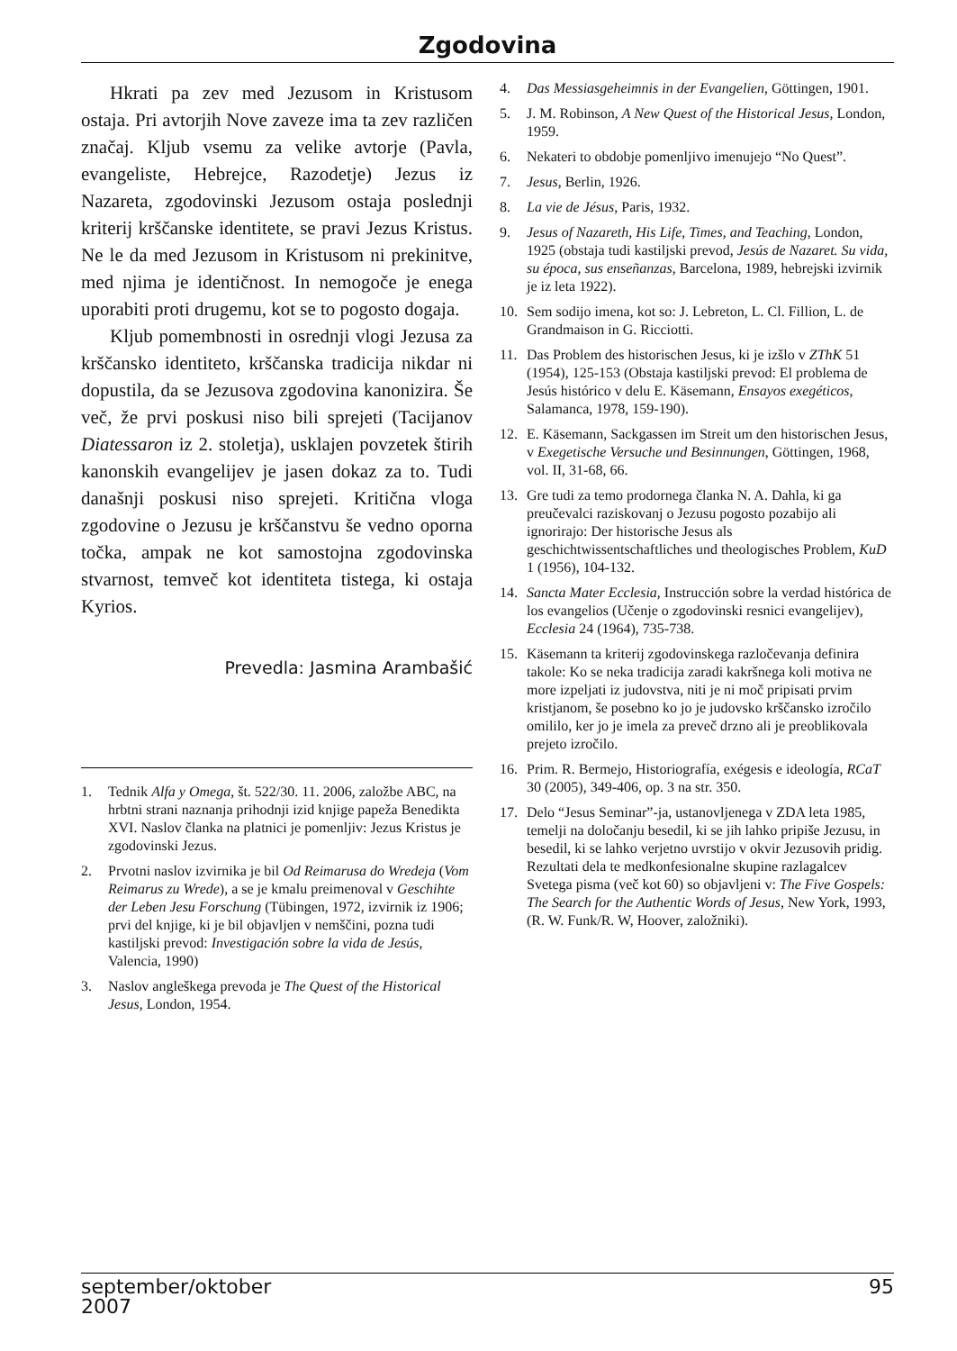Zgodovina
Hkrati pa zev med Jezusom in Kristusom ostaja. Pri avtorjih Nove zaveze ima ta zev različen značaj. Kljub vsemu za velike avtorje (Pavla, evangeliste, Hebrejce, Razodetje) Jezus iz Nazareta, zgodovinski Jezusom ostaja poslednji kriterij krščanske identitete, se pravi Jezus Kristus. Ne le da med Jezusom in Kristusom ni prekinitve, med njima je identičnost. In nemogoče je enega uporabiti proti drugemu, kot se to pogosto dogaja.
Kljub pomembnosti in osrednji vlogi Jezusa za krščansko identiteto, krščanska tradicija nikdar ni dopustila, da se Jezusova zgodovina kanonizira. Še več, že prvi poskusi niso bili sprejeti (Tacijanov Diatessaron iz 2. stoletja), usklajen povzetek štirih kanonskih evangelijev je jasen dokaz za to. Tudi današnji poskusi niso sprejeti. Kritična vloga zgodovine o Jezusu je krščanstvu še vedno oporna točka, ampak ne kot samostojna zgodovinska stvarnost, temveč kot identiteta tistega, ki ostaja Kyrios.
Prevedla: Jasmina Arambašić
1. Tednik Alfa y Omega, št. 522/30. 11. 2006, založbe ABC, na hrbtni strani naznanja prihodnji izid knjige papeža Benedikta XVI. Naslov članka na platnici je pomenljiv: Jezus Kristus je zgodovinski Jezus.
2. Prvotni naslov izvirnika je bil Od Reimarusa do Wredeja (Vom Reimarus zu Wrede), a se je kmalu preimenoval v Geschihte der Leben Jesu Forschung (Tübingen, 1972, izvirnik iz 1906; prvi del knjige, ki je bil objavljen v nemščini, pozna tudi kastiljski prevod: Investigación sobre la vida de Jesús, Valencia, 1990)
3. Naslov angleškega prevoda je The Quest of the Historical Jesus, London, 1954.
4. Das Messiasgeheimnis in der Evangelien, Göttingen, 1901.
5. J. M. Robinson, A New Quest of the Historical Jesus, London, 1959.
6. Nekateri to obdobje pomenljivo imenujejo “No Quest”.
7. Jesus, Berlin, 1926.
8. La vie de Jésus, Paris, 1932.
9. Jesus of Nazareth, His Life, Times, and Teaching, London, 1925 (obstaja tudi kastiljski prevod, Jesús de Nazaret. Su vida, su época, sus enseñanzas, Barcelona, 1989, hebrejski izvirnik je iz leta 1922).
10. Sem sodijo imena, kot so: J. Lebreton, L. Cl. Fillion, L. de Grandmaison in G. Ricciotti.
11. Das Problem des historischen Jesus, ki je izšlo v ZThK 51 (1954), 125-153 (Obstaja kastiljski prevod: El problema de Jesús histórico v delu E. Käsemann, Ensayos exegéticos, Salamanca, 1978, 159-190).
12. E. Käsemann, Sackgassen im Streit um den historischen Jesus, v Exegetische Versuche und Besinnungen, Göttingen, 1968, vol. II, 31-68, 66.
13. Gre tudi za temo prodornega članka N. A. Dahla, ki ga preučevalci raziskovanj o Jezusu pogosto pozabijo ali ignorirajo: Der historische Jesus als geschichtwissentschaftliches und theologisches Problem, KuD 1 (1956), 104-132.
14. Sancta Mater Ecclesia, Instrucción sobre la verdad histórica de los evangelios (Učenje o zgodovinski resnici evangelijev), Ecclesia 24 (1964), 735-738.
15. Käsemann ta kriterij zgodovinskega razločevanja definira takole: Ko se neka tradicija zaradi kakršnega koli motiva ne more izpeljati iz judovstva, niti je ni moč pripisati prvim kristjanom, še posebno ko jo je judovsko krščansko izročilo omililo, ker jo je imela za preveč drzno ali je preoblikovala prejeto izročilo.
16. Prim. R. Bermejo, Historiografía, exégesis e ideología, RCaT 30 (2005), 349-406, op. 3 na str. 350.
17. Delo “Jesus Seminar”-ja, ustanovljenega v ZDA leta 1985, temelji na določanju besedil, ki se jih lahko pripiše Jezusu, in besedil, ki se lahko verjetno uvrstijo v okvir Jezusovih pridig. Rezultati dela te medkonfesionalne skupine razlagalcev Svetega pisma (več kot 60) so objavljeni v: The Five Gospels: The Search for the Authentic Words of Jesus, New York, 1993, (R. W. Funk/R. W, Hoover, založniki).
september/oktober
2007 95